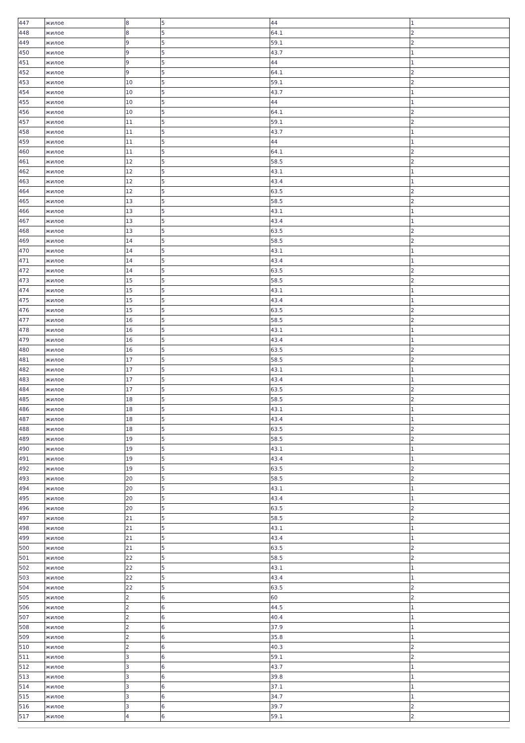| 447 | жилое | 8 | 5 | 44 | 1 |
| 448 | жилое | 8 | 5 | 64.1 | 2 |
| 449 | жилое | 9 | 5 | 59.1 | 2 |
| 450 | жилое | 9 | 5 | 43.7 | 1 |
| 451 | жилое | 9 | 5 | 44 | 1 |
| 452 | жилое | 9 | 5 | 64.1 | 2 |
| 453 | жилое | 10 | 5 | 59.1 | 2 |
| 454 | жилое | 10 | 5 | 43.7 | 1 |
| 455 | жилое | 10 | 5 | 44 | 1 |
| 456 | жилое | 10 | 5 | 64.1 | 2 |
| 457 | жилое | 11 | 5 | 59.1 | 2 |
| 458 | жилое | 11 | 5 | 43.7 | 1 |
| 459 | жилое | 11 | 5 | 44 | 1 |
| 460 | жилое | 11 | 5 | 64.1 | 2 |
| 461 | жилое | 12 | 5 | 58.5 | 2 |
| 462 | жилое | 12 | 5 | 43.1 | 1 |
| 463 | жилое | 12 | 5 | 43.4 | 1 |
| 464 | жилое | 12 | 5 | 63.5 | 2 |
| 465 | жилое | 13 | 5 | 58.5 | 2 |
| 466 | жилое | 13 | 5 | 43.1 | 1 |
| 467 | жилое | 13 | 5 | 43.4 | 1 |
| 468 | жилое | 13 | 5 | 63.5 | 2 |
| 469 | жилое | 14 | 5 | 58.5 | 2 |
| 470 | жилое | 14 | 5 | 43.1 | 1 |
| 471 | жилое | 14 | 5 | 43.4 | 1 |
| 472 | жилое | 14 | 5 | 63.5 | 2 |
| 473 | жилое | 15 | 5 | 58.5 | 2 |
| 474 | жилое | 15 | 5 | 43.1 | 1 |
| 475 | жилое | 15 | 5 | 43.4 | 1 |
| 476 | жилое | 15 | 5 | 63.5 | 2 |
| 477 | жилое | 16 | 5 | 58.5 | 2 |
| 478 | жилое | 16 | 5 | 43.1 | 1 |
| 479 | жилое | 16 | 5 | 43.4 | 1 |
| 480 | жилое | 16 | 5 | 63.5 | 2 |
| 481 | жилое | 17 | 5 | 58.5 | 2 |
| 482 | жилое | 17 | 5 | 43.1 | 1 |
| 483 | жилое | 17 | 5 | 43.4 | 1 |
| 484 | жилое | 17 | 5 | 63.5 | 2 |
| 485 | жилое | 18 | 5 | 58.5 | 2 |
| 486 | жилое | 18 | 5 | 43.1 | 1 |
| 487 | жилое | 18 | 5 | 43.4 | 1 |
| 488 | жилое | 18 | 5 | 63.5 | 2 |
| 489 | жилое | 19 | 5 | 58.5 | 2 |
| 490 | жилое | 19 | 5 | 43.1 | 1 |
| 491 | жилое | 19 | 5 | 43.4 | 1 |
| 492 | жилое | 19 | 5 | 63.5 | 2 |
| 493 | жилое | 20 | 5 | 58.5 | 2 |
| 494 | жилое | 20 | 5 | 43.1 | 1 |
| 495 | жилое | 20 | 5 | 43.4 | 1 |
| 496 | жилое | 20 | 5 | 63.5 | 2 |
| 497 | жилое | 21 | 5 | 58.5 | 2 |
| 498 | жилое | 21 | 5 | 43.1 | 1 |
| 499 | жилое | 21 | 5 | 43.4 | 1 |
| 500 | жилое | 21 | 5 | 63.5 | 2 |
| 501 | жилое | 22 | 5 | 58.5 | 2 |
| 502 | жилое | 22 | 5 | 43.1 | 1 |
| 503 | жилое | 22 | 5 | 43.4 | 1 |
| 504 | жилое | 22 | 5 | 63.5 | 2 |
| 505 | жилое | 2 | 6 | 60 | 2 |
| 506 | жилое | 2 | 6 | 44.5 | 1 |
| 507 | жилое | 2 | 6 | 40.4 | 1 |
| 508 | жилое | 2 | 6 | 37.9 | 1 |
| 509 | жилое | 2 | 6 | 35.8 | 1 |
| 510 | жилое | 2 | 6 | 40.3 | 2 |
| 511 | жилое | 3 | 6 | 59.1 | 2 |
| 512 | жилое | 3 | 6 | 43.7 | 1 |
| 513 | жилое | 3 | 6 | 39.8 | 1 |
| 514 | жилое | 3 | 6 | 37.1 | 1 |
| 515 | жилое | 3 | 6 | 34.7 | 1 |
| 516 | жилое | 3 | 6 | 39.7 | 2 |
| 517 | жилое | 4 | 6 | 59.1 | 2 |